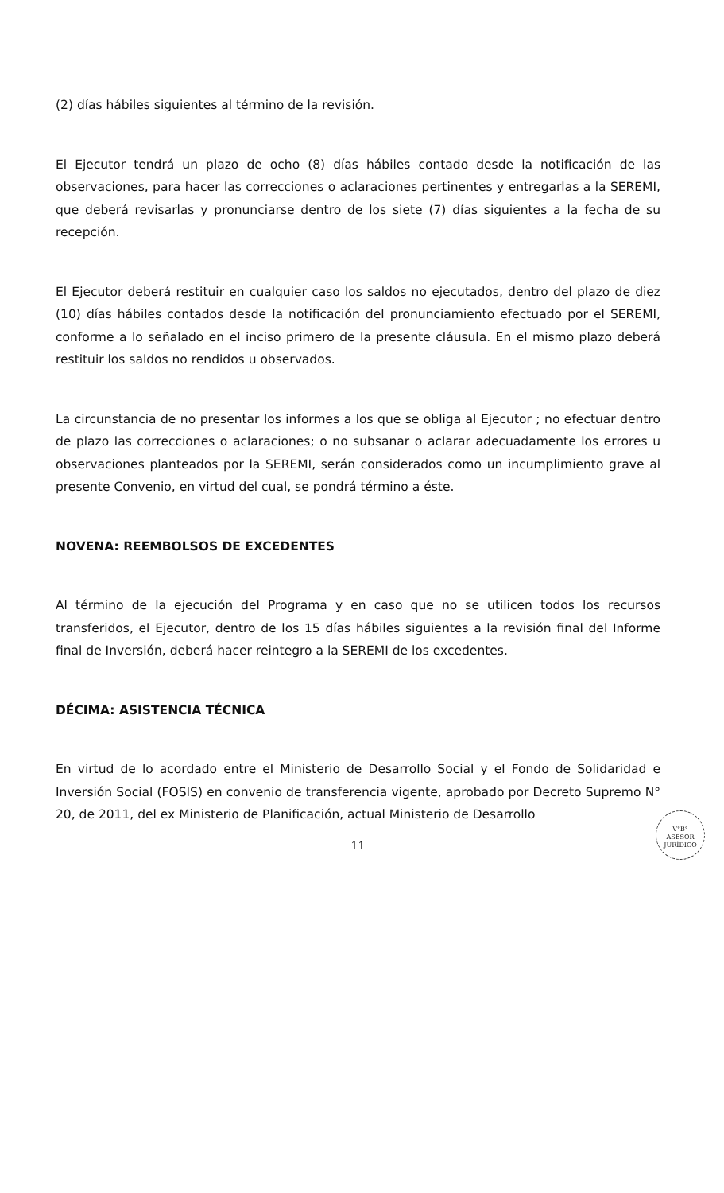(2) días hábiles siguientes al término de la revisión.
El Ejecutor tendrá un plazo de ocho (8) días hábiles contado desde la notificación de las observaciones, para hacer las correcciones o aclaraciones pertinentes y entregarlas a la SEREMI, que deberá revisarlas y pronunciarse dentro de los siete (7) días siguientes a la fecha de su recepción.
El Ejecutor deberá restituir en cualquier caso los saldos no ejecutados, dentro del plazo de diez (10) días hábiles contados desde la notificación del pronunciamiento efectuado por el SEREMI, conforme a lo señalado en el inciso primero de la presente cláusula. En el mismo plazo deberá restituir los saldos no rendidos u observados.
La circunstancia de no presentar los informes a los que se obliga al Ejecutor ; no efectuar dentro de plazo las correcciones o aclaraciones; o no subsanar o aclarar adecuadamente los errores u observaciones planteados por la SEREMI, serán considerados como un incumplimiento grave al presente Convenio, en virtud del cual, se pondrá término a éste.
NOVENA: REEMBOLSOS DE EXCEDENTES
Al término de la ejecución del Programa y en caso que no se utilicen todos los recursos transferidos, el Ejecutor, dentro de los 15 días hábiles siguientes a la revisión final del Informe final de Inversión, deberá hacer reintegro a la SEREMI de los excedentes.
DÉCIMA: ASISTENCIA TÉCNICA
En virtud de lo acordado entre el Ministerio de Desarrollo Social y el Fondo de Solidaridad e Inversión Social (FOSIS) en convenio de transferencia vigente, aprobado por Decreto Supremo N° 20, de 2011, del ex Ministerio de Planificación, actual Ministerio de Desarrollo
11
V°B°
ASESOR
JURÍDICO